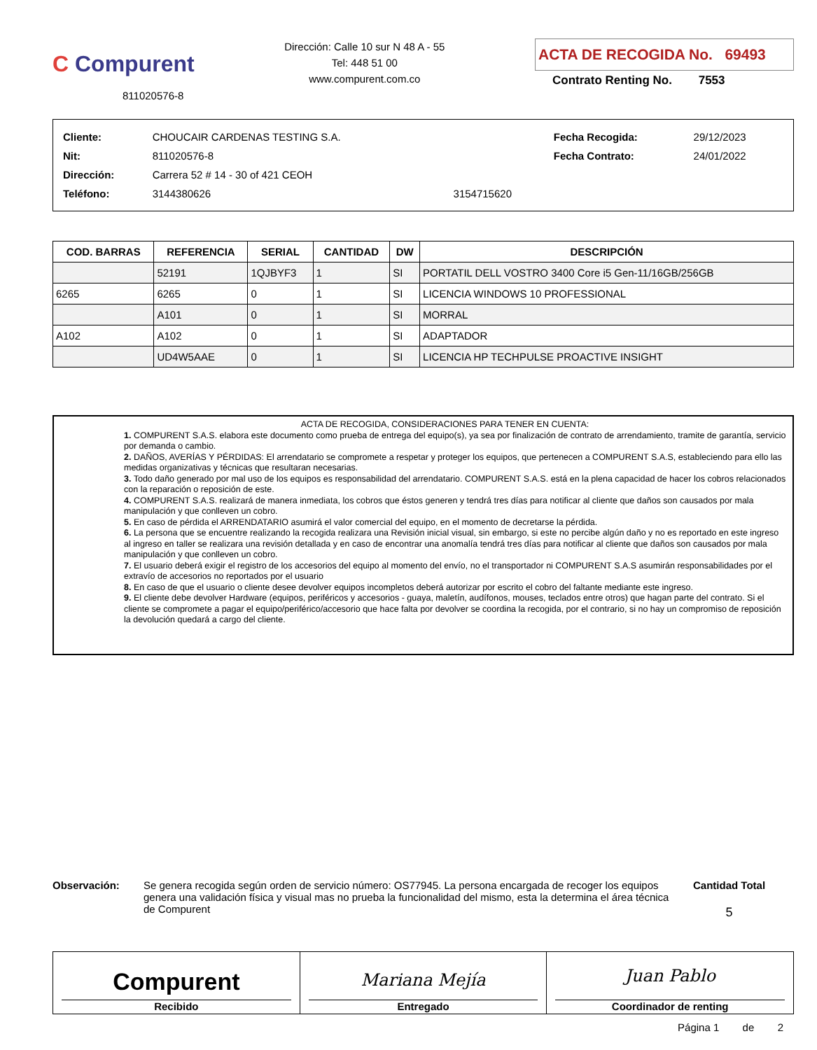C Compurent
811020576-8
Dirección: Calle 10 sur N 48 A - 55
Tel: 448 51 00
www.compurent.com.co
ACTA DE RECOGIDA No. 69493
Contrato Renting No. 7553
| Cliente: | CHOUCAIR CARDENAS TESTING S.A. | | Fecha Recogida: | 29/12/2023 |
| Nit: | 811020576-8 | | Fecha Contrato: | 24/01/2022 |
| Dirección: | Carrera 52 # 14 - 30 of 421 CEOH | | | |
| Teléfono: | 3144380626 | 3154715620 | | |
| COD. BARRAS | REFERENCIA | SERIAL | CANTIDAD | DW | DESCRIPCIÓN |
| --- | --- | --- | --- | --- | --- |
| | 52191 | 1QJBYF3 | 1 | SI | PORTATIL DELL VOSTRO 3400 Core i5 Gen-11/16GB/256GB |
| 6265 | 6265 | 0 | 1 | SI | LICENCIA WINDOWS 10 PROFESSIONAL |
| | A101 | 0 | 1 | SI | MORRAL |
| A102 | A102 | 0 | 1 | SI | ADAPTADOR |
| | UD4W5AAE | 0 | 1 | SI | LICENCIA HP TECHPULSE PROACTIVE INSIGHT |
ACTA DE RECOGIDA, CONSIDERACIONES PARA TENER EN CUENTA:
1. COMPURENT S.A.S. elabora este documento como prueba de entrega del equipo(s), ya sea por finalización de contrato de arrendamiento, tramite de garantía, servicio por demanda o cambio.
2. DAÑOS, AVERÍAS Y PÉRDIDAS: El arrendatario se compromete a respetar y proteger los equipos, que pertenecen a COMPURENT S.A.S, estableciendo para ello las medidas organizativas y técnicas que resultaran necesarias.
3. Todo daño generado por mal uso de los equipos es responsabilidad del arrendatario. COMPURENT S.A.S. está en la plena capacidad de hacer los cobros relacionados con la reparación o reposición de este.
4. COMPURENT S.A.S. realizará de manera inmediata, los cobros que éstos generen y tendrá tres días para notificar al cliente que daños son causados por mala manipulación y que conlleven un cobro.
5. En caso de pérdida el ARRENDATARIO asumirá el valor comercial del equipo, en el momento de decretarse la pérdida.
6. La persona que se encuentre realizando la recogida realizara una Revisión inicial visual, sin embargo, si este no percibe algún daño y no es reportado en este ingreso al ingreso en taller se realizara una revisión detallada y en caso de encontrar una anomalía tendrá tres días para notificar al cliente que daños son causados por mala manipulación y que conlleven un cobro.
7. El usuario deberá exigir el registro de los accesorios del equipo al momento del envío, no el transportador ni COMPURENT S.A.S asumirán responsabilidades por el extravío de accesorios no reportados por el usuario
8. En caso de que el usuario o cliente desee devolver equipos incompletos deberá autorizar por escrito el cobro del faltante mediante este ingreso.
9. El cliente debe devolver Hardware (equipos, periféricos y accesorios - guaya, maletín, audífonos, mouses, teclados entre otros) que hagan parte del contrato. Si el cliente se compromete a pagar el equipo/periférico/accesorio que hace falta por devolver se coordina la recogida, por el contrario, si no hay un compromiso de reposición la devolución quedará a cargo del cliente.
Observación: Se genera recogida según orden de servicio número: OS77945. La persona encargada de recoger los equipos genera una validación física y visual mas no prueba la funcionalidad del mismo, esta la determina el área técnica de Compurent
Cantidad Total
5
Compurent
Recibido
Mariana Mejía
Entregado
Juan Pablo
Coordinador de renting
Página 1 de 2